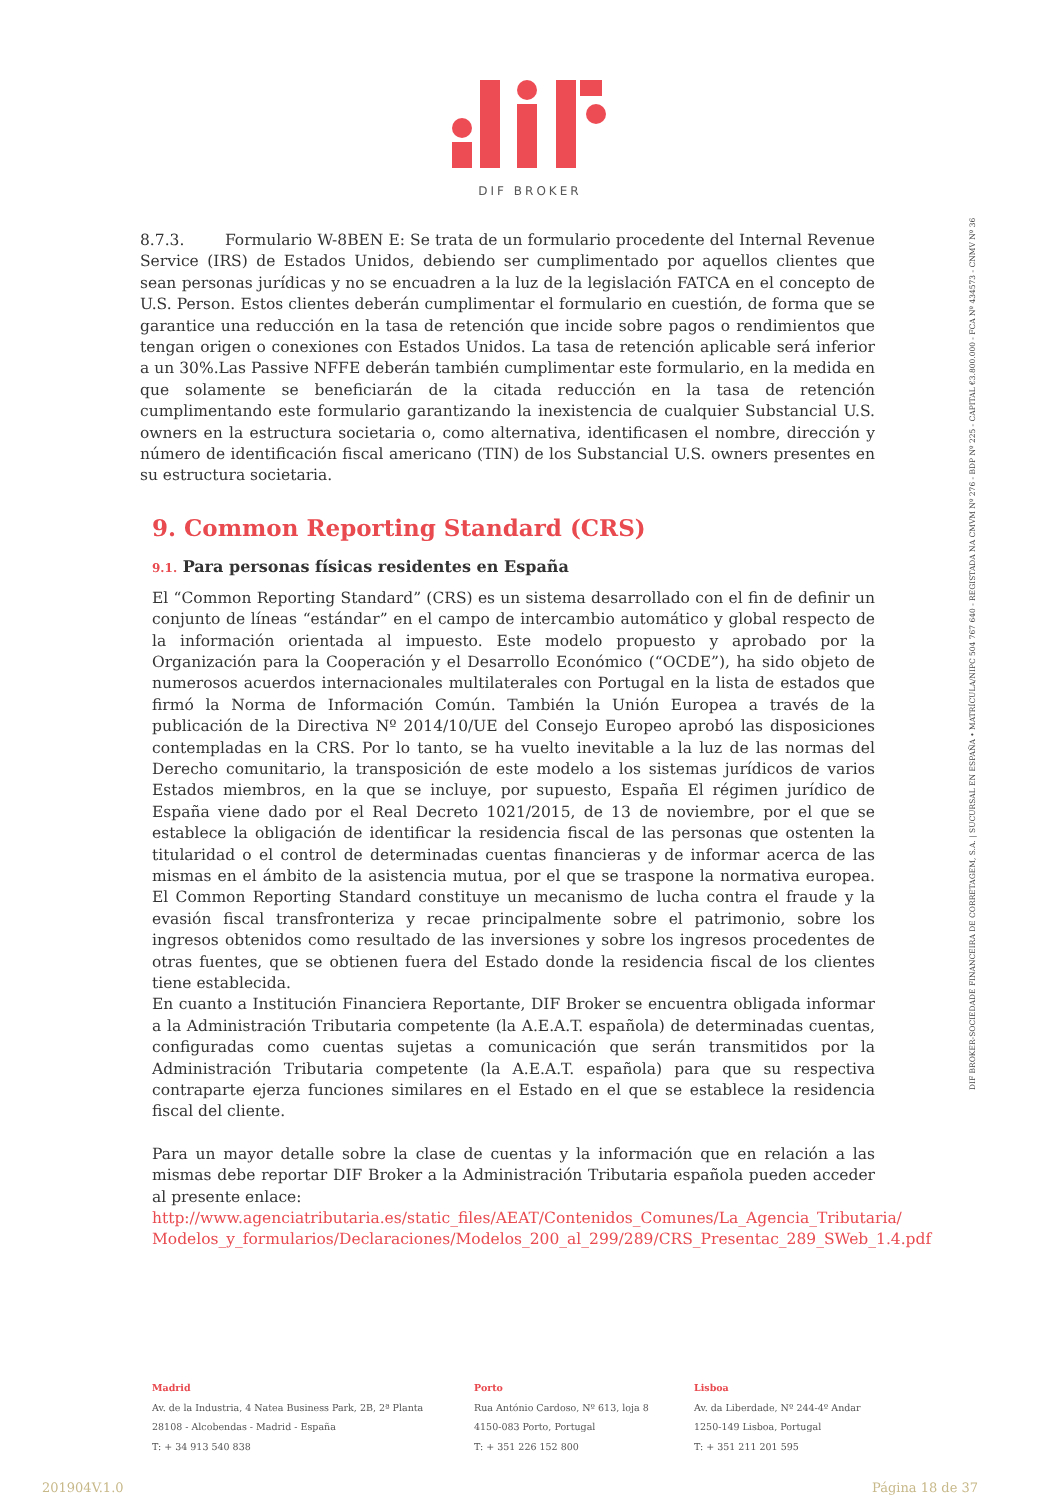DIF BROKER
8.7.3. Formulario W-8BEN E: Se trata de un formulario procedente del Internal Revenue Service (IRS) de Estados Unidos, debiendo ser cumplimentado por aquellos clientes que sean personas jurídicas y no se encuadren a la luz de la legislación FATCA en el concepto de U.S. Person. Estos clientes deberán cumplimentar el formulario en cuestión, de forma que se garantice una reducción en la tasa de retención que incide sobre pagos o rendimientos que tengan origen o conexiones con Estados Unidos. La tasa de retención aplicable será inferior a un 30%.Las Passive NFFE deberán también cumplimentar este formulario, en la medida en que solamente se beneficiarán de la citada reducción en la tasa de retención cumplimentando este formulario garantizando la inexistencia de cualquier Substancial U.S. owners en la estructura societaria o, como alternativa, identificasen el nombre, dirección y número de identificación fiscal americano (TIN) de los Substancial U.S. owners presentes en su estructura societaria.
9. Common Reporting Standard (CRS)
9.1. Para personas físicas residentes en España
El “Common Reporting Standard” (CRS) es un sistema desarrollado con el fin de definir un conjunto de líneas “estándar” en el campo de intercambio automático y global respecto de la información orientada al impuesto. Este modelo propuesto y aprobado por la Organización para la Cooperación y el Desarrollo Económico (“OCDE”), ha sido objeto de numerosos acuerdos internacionales multilaterales con Portugal en la lista de estados que firmó la Norma de Información Común. También la Unión Europea a través de la publicación de la Directiva Nº 2014/10/UE del Consejo Europeo aprobó las disposiciones contempladas en la CRS. Por lo tanto, se ha vuelto inevitable a la luz de las normas del Derecho comunitario, la transposición de este modelo a los sistemas jurídicos de varios Estados miembros, en la que se incluye, por supuesto, España El régimen jurídico de España viene dado por el Real Decreto 1021/2015, de 13 de noviembre, por el que se establece la obligación de identificar la residencia fiscal de las personas que ostenten la titularidad o el control de determinadas cuentas financieras y de informar acerca de las mismas en el ámbito de la asistencia mutua, por el que se traspone la normativa europea. El Common Reporting Standard constituye un mecanismo de lucha contra el fraude y la evasión fiscal transfronteriza y recae principalmente sobre el patrimonio, sobre los ingresos obtenidos como resultado de las inversiones y sobre los ingresos procedentes de otras fuentes, que se obtienen fuera del Estado donde la residencia fiscal de los clientes tiene establecida.
En cuanto a Institución Financiera Reportante, DIF Broker se encuentra obligada informar a la Administración Tributaria competente (la A.E.A.T. española) de determinadas cuentas, configuradas como cuentas sujetas a comunicación que serán transmitidos por la Administración Tributaria competente (la A.E.A.T. española) para que su respectiva contraparte ejerza funciones similares en el Estado en el que se establece la residencia fiscal del cliente.
Para un mayor detalle sobre la clase de cuentas y la información que en relación a las mismas debe reportar DIF Broker a la Administración Tributaria española pueden acceder al presente enlace:
http://www.agenciatributaria.es/static_files/AEAT/Contenidos_Comunes/La_Agencia_Tributaria/ Modelos_y_formularios/Declaraciones/Modelos_200_al_299/289/CRS_Presentac_289_SWeb_1.4.pdf
DIF BROKER-SOCIEDADE FINANCEIRA DE CORRETAGEM, S.A. | SUCURSAL EN ESPAÑA • MATRÍCULA/NIPC 504 767 640 - REGISTADA NA CMVM Nº 276 - BDP Nº 225 - CAPITAL €3.800.000 - FCA Nº 434573 - CNMV Nº 36
Madrid
Av. de la Industria, 4 Natea Business Park, 2B, 2ª Planta
28108 - Alcobendas - Madrid - España
T: + 34 913 540 838
Porto
Rua António Cardoso, Nº 613, loja 8
4150-083 Porto, Portugal
T: + 351 226 152 800
Lisboa
Av. da Liberdade, Nº 244-4º Andar
1250-149 Lisboa, Portugal
T: + 351 211 201 595
201904V.1.0 Página 18 de 37